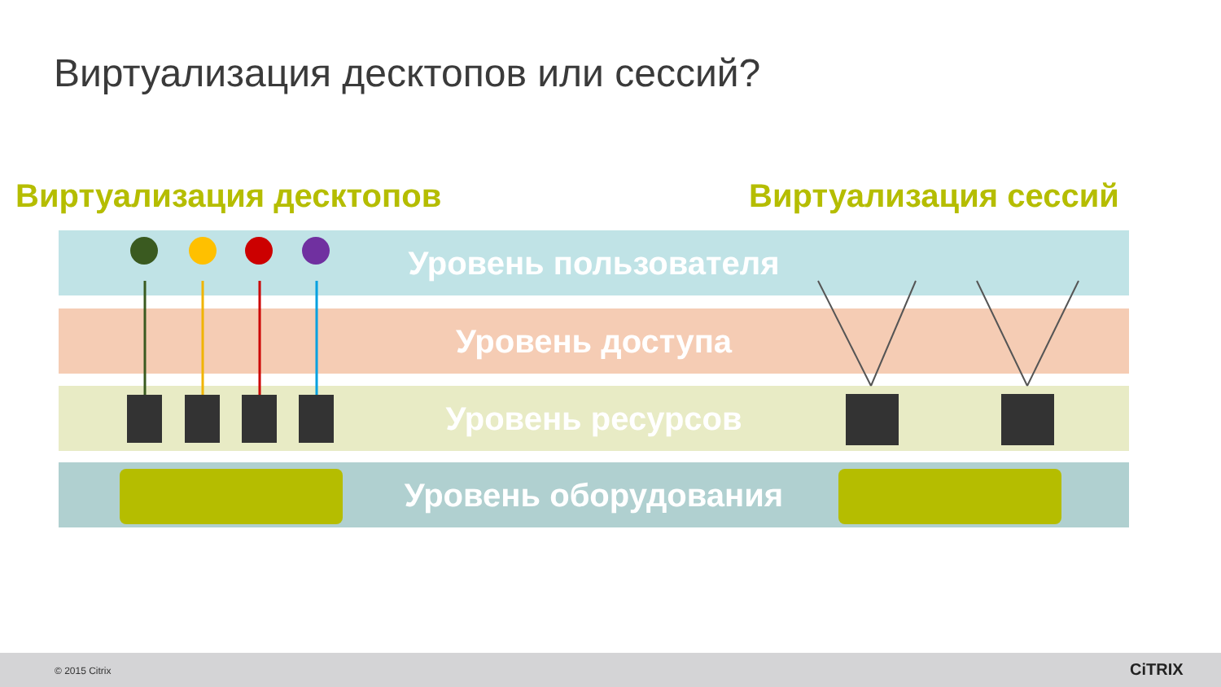Виртуализация десктопов или сессий?
Виртуализация десктопов Виртуализация сессий
Уровень пользователя
Уровень доступа
Уровень ресурсов
Уровень оборудования
© 2015 Citrix CiTRIX